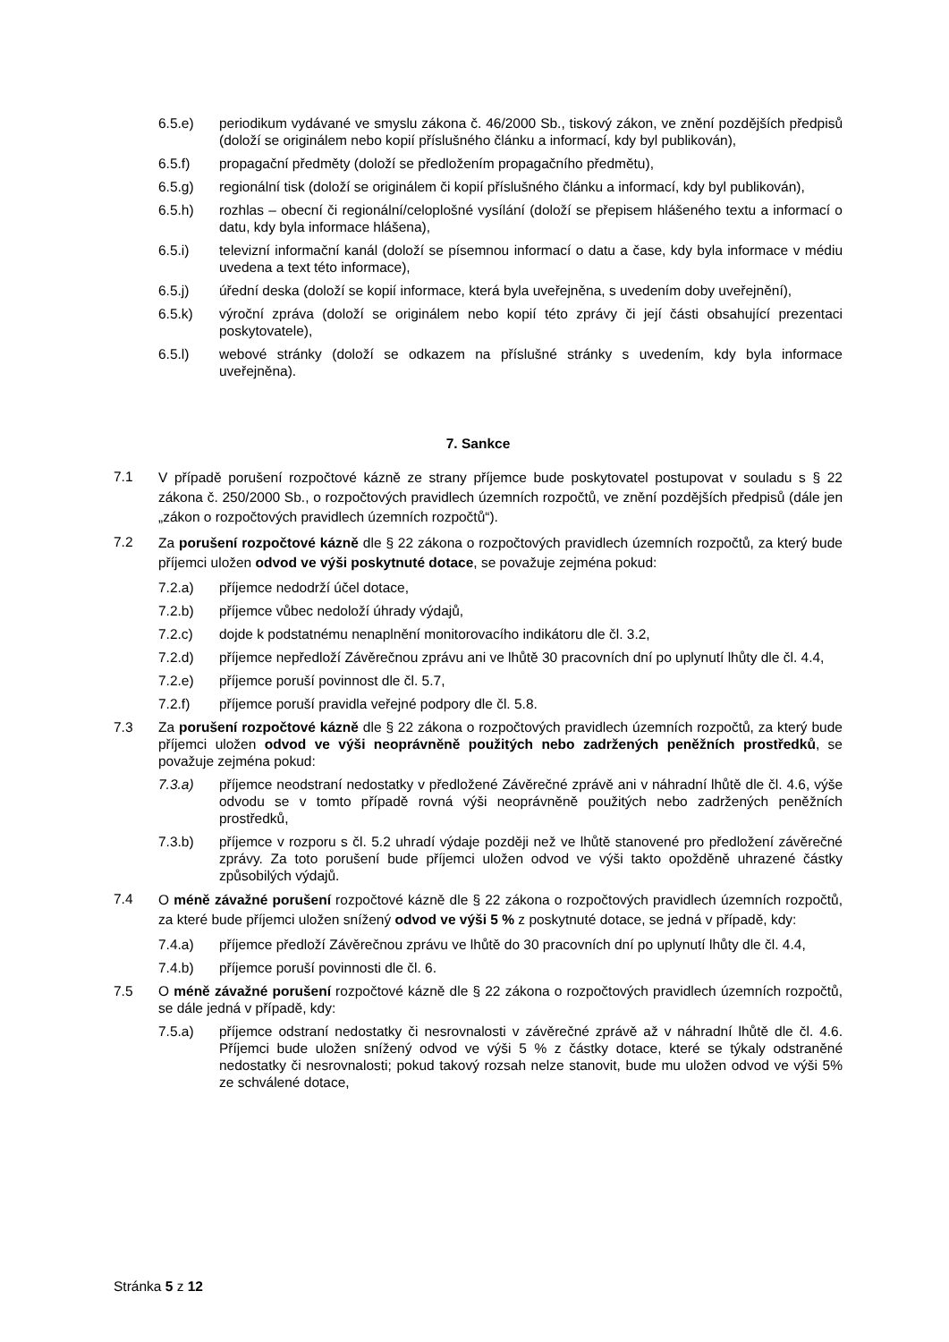6.5.e) periodikum vydávané ve smyslu zákona č. 46/2000 Sb., tiskový zákon, ve znění pozdějších předpisů (doloží se originálem nebo kopií příslušného článku a informací, kdy byl publikován),
6.5.f) propagační předměty (doloží se předložením propagačního předmětu),
6.5.g) regionální tisk (doloží se originálem či kopií příslušného článku a informací, kdy byl publikován),
6.5.h) rozhlas – obecní či regionální/celoplošné vysílání (doloží se přepisem hlášeného textu a informací o datu, kdy byla informace hlášena),
6.5.i) televizní informační kanál (doloží se písemnou informací o datu a čase, kdy byla informace v médiu uvedena a text této informace),
6.5.j) úřední deska (doloží se kopií informace, která byla uveřejněna, s uvedením doby uveřejnění),
6.5.k) výroční zpráva (doloží se originálem nebo kopií této zprávy či její části obsahující prezentaci poskytovatele),
6.5.l) webové stránky (doloží se odkazem na příslušné stránky s uvedením, kdy byla informace uveřejněna).
7. Sankce
7.1
V případě porušení rozpočtové kázně ze strany příjemce bude poskytovatel postupovat v souladu s § 22 zákona č. 250/2000 Sb., o rozpočtových pravidlech územních rozpočtů, ve znění pozdějších předpisů (dále jen „zákon o rozpočtových pravidlech územních rozpočtů“).
7.2
Za porušení rozpočtové kázně dle § 22 zákona o rozpočtových pravidlech územních rozpočtů, za který bude příjemci uložen odvod ve výši poskytnuté dotace, se považuje zejména pokud:
7.2.a) příjemce nedodrží účel dotace,
7.2.b) příjemce vůbec nedoloží úhrady výdajů,
7.2.c) dojde k podstatnému nenaplnění monitorovacího indikátoru dle čl. 3.2,
7.2.d) příjemce nepředloží Závěrečnou zprávu ani ve lhůtě 30 pracovních dní po uplynutí lhůty dle čl. 4.4,
7.2.e) příjemce poruší povinnost dle čl. 5.7,
7.2.f) příjemce poruší pravidla veřejné podpory dle čl. 5.8.
7.3
Za porušení rozpočtové kázně dle § 22 zákona o rozpočtových pravidlech územních rozpočtů, za který bude příjemci uložen odvod ve výši neoprávněně použitých nebo zadržených peněžních prostředků, se považuje zejména pokud:
7.3.a) příjemce neodstraní nedostatky v předložené Závěrečné zprávě ani v náhradní lhůtě dle čl. 4.6, výše odvodu se v tomto případě rovná výši neoprávněně použitých nebo zadržených peněžních prostředků,
7.3.b) příjemce v rozporu s čl. 5.2 uhradí výdaje později než ve lhůtě stanovené pro předložení závěrečné zprávy. Za toto porušení bude příjemci uložen odvod ve výši takto opožděně uhrazené částky způsobilých výdajů.
7.4
O méně závažné porušení rozpočtové kázně dle § 22 zákona o rozpočtových pravidlech územních rozpočtů, za které bude příjemci uložen snížený odvod ve výši 5 % z poskytnuté dotace, se jedná v případě, kdy:
7.4.a) příjemce předloží Závěrečnou zprávu ve lhůtě do 30 pracovních dní po uplynutí lhůty dle čl. 4.4,
7.4.b) příjemce poruší povinnosti dle čl. 6.
7.5
O méně závažné porušení rozpočtové kázně dle § 22 zákona o rozpočtových pravidlech územních rozpočtů, se dále jedná v případě, kdy:
7.5.a) příjemce odstraní nedostatky či nesrovnalosti v závěrečné zprávě až v náhradní lhůtě dle čl. 4.6. Příjemci bude uložen snížený odvod ve výši 5 % z částky dotace, které se týkaly odstraněné nedostatky či nesrovnalosti; pokud takový rozsah nelze stanovit, bude mu uložen odvod ve výši 5% ze schválené dotace,
Stránka 5 z 12